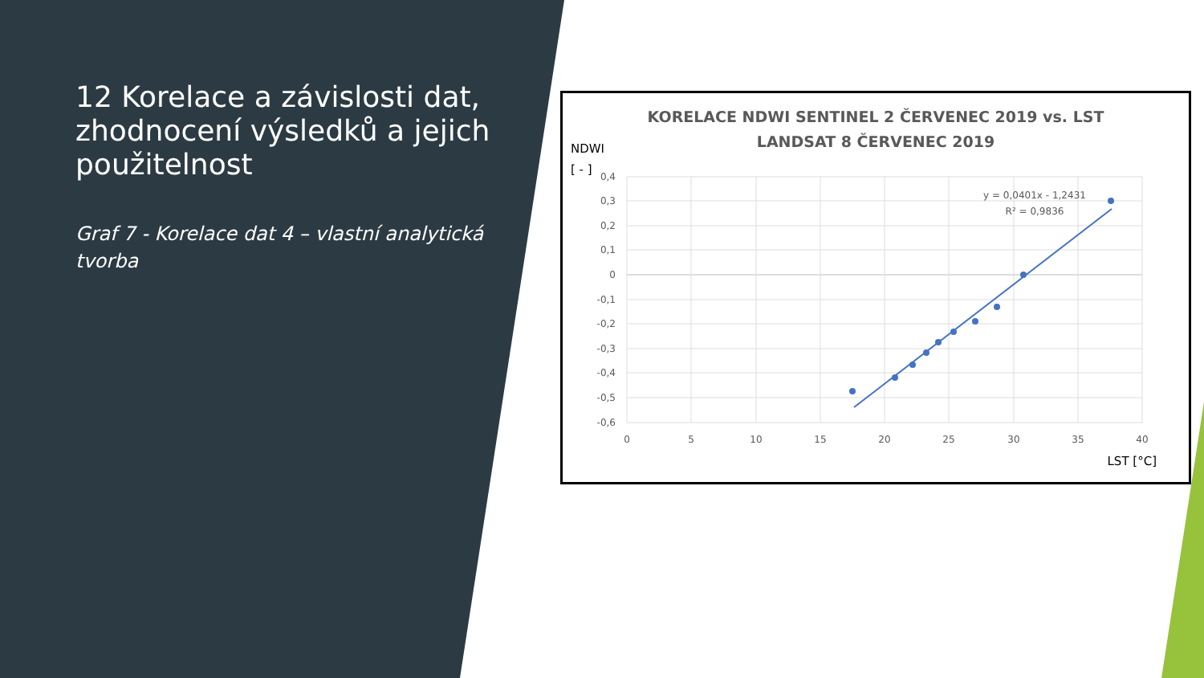12 Korelace a závislosti dat, zhodnocení výsledků a jejich použitelnost
Graf 7 - Korelace dat 4 – vlastní analytická tvorba
KORELACE NDWI SENTINEL 2 ČERVENEC 2019 vs. LST
LANDSAT 8 ČERVENEC 2019
NDWI
[ - ]
0,4
0,3
0,2
0,1
0
-0,1
-0,2
-0,3
-0,4
-0,5
-0,6
0
5
10
15
20
25
30
35
40
LST [°C]
y = 0,0401x - 1,2431
R² = 0,9836